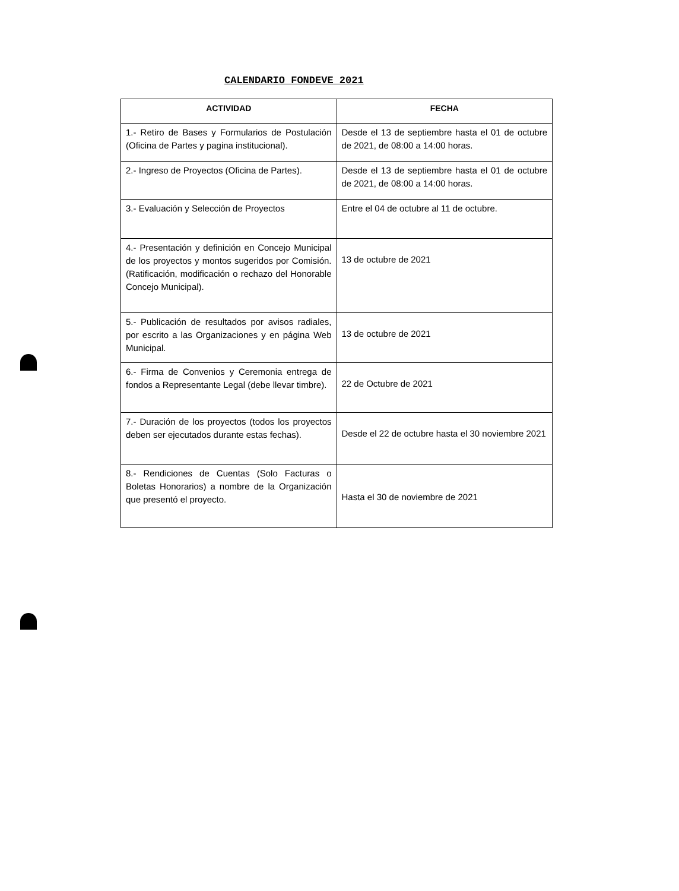CALENDARIO FONDEVE 2021
| ACTIVIDAD | FECHA |
| --- | --- |
| 1.- Retiro de Bases y Formularios de Postulación (Oficina de Partes y pagina institucional). | Desde el 13 de septiembre hasta el 01 de octubre de 2021, de 08:00 a 14:00 horas. |
| 2.- Ingreso de Proyectos (Oficina de Partes). | Desde el 13 de septiembre hasta el 01 de octubre de 2021, de 08:00 a 14:00 horas. |
| 3.- Evaluación y Selección de Proyectos | Entre el 04 de octubre al 11 de octubre. |
| 4.- Presentación y definición en Concejo Municipal de los proyectos y montos sugeridos por Comisión. (Ratificación, modificación o rechazo del Honorable Concejo Municipal). | 13 de octubre de 2021 |
| 5.- Publicación de resultados por avisos radiales, por escrito a las Organizaciones y en página Web Municipal. | 13 de octubre de 2021 |
| 6.- Firma de Convenios y Ceremonia entrega de fondos a Representante Legal (debe llevar timbre). | 22 de Octubre de 2021 |
| 7.- Duración de los proyectos (todos los proyectos deben ser ejecutados durante estas fechas). | Desde el 22 de octubre hasta el 30 noviembre 2021 |
| 8.- Rendiciones de Cuentas (Solo Facturas o Boletas Honorarios) a nombre de la Organización que presentó el proyecto. | Hasta el 30 de noviembre de 2021 |